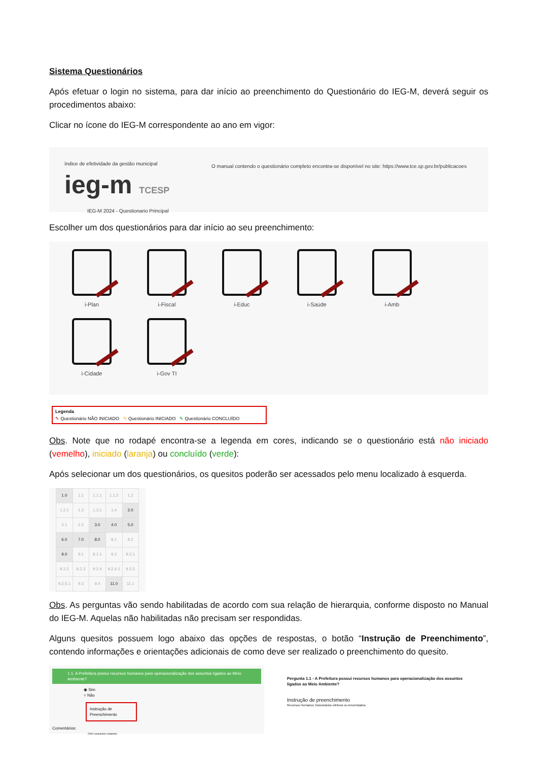Sistema Questionários
Após efetuar o login no sistema, para dar início ao preenchimento do Questionário do IEG-M, deverá seguir os procedimentos abaixo:
Clicar no ícone do IEG-M correspondente ao ano em vigor:
índice de efetividade da gestão municipal
ieg-m TCESP
IEG-M 2024 - Questionario Principal
O manual contendo o questionário completo encontra-se disponível no site: https://www.tce.sp.gov.br/publicacoes
Escolher um dos questionários para dar início ao seu preenchimento:
i-Plan
i-Fiscal
i-Educ
i-Saúde
i-Amb
i-Cidade
i-Gov TI
Legenda
✎ Questionário NÃO INICIADO ✎ Questionário INICIADO ✎ Questionário CONCLUÍDO
Obs. Note que no rodapé encontra-se a legenda em cores, indicando se o questionário está não iniciado (vemelho), iniciado (laranja) ou concluído (verde):
Após selecionar um dos questionários, os quesitos poderão ser acessados pelo menu localizado à esquerda.
| 1.0 | 1.1 | 1.1.1 | 1.1.2 | 1.2 |
| 1.2.1 | 1.3 | 1.3.1 | 1.4 | 2.0 |
| 2.1 | 2.2 | 3.0 | 4.0 | 5.0 |
| 6.0 | 7.0 | 8.0 | 8.1 | 8.2 |
| 9.0 | 9.1 | 9.1.1 | 9.2 | 9.2.1 |
| 9.2.2 | 9.2.3 | 9.2.4 | 9.2.4.1 | 9.2.5 |
| 9.2.5.1 | 9.3 | 9.4 | 11.0 | 11.1 |
Obs. As perguntas vão sendo habilitadas de acordo com sua relação de hierarquia, conforme disposto no Manual do IEG-M. Aquelas não habilitadas não precisam ser respondidas.
Alguns quesitos possuem logo abaixo das opções de respostas, o botão “Instrução de Preenchimento”, contendo informações e orientações adicionais de como deve ser realizado o preenchimento do quesito.
1.1. A Prefeitura possui recursos humanos para operacionalização dos assuntos ligados ao Meio Ambiente?
◉ Sim
○ Não
Instrução de Preenchimento
Comentários:
2000 caracteres restantes.
Pergunta 1.1 - A Prefeitura possui recursos humanos para operacionalização dos assuntos ligados ao Meio Ambiente?
Instrução de preenchimento
Recursos Humanos: funcionários efetivos ou terceirizados.